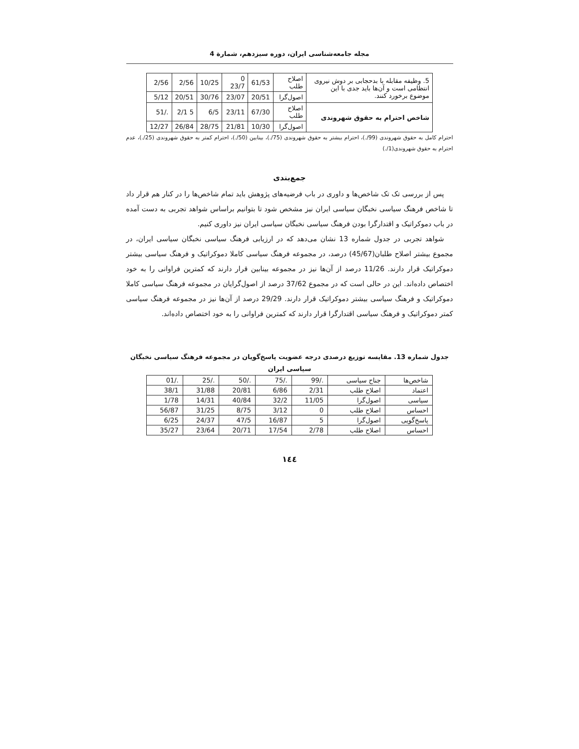مجله جامعه‌شناسی ایران، دوره سیزدهم، شمارة 4
| 5. وظیفه مقابله با بدحجابی بر دوش نیروی انتظامی است و آن‌ها باید جدی با این موضوع برخورد کنند. | اصلاح طلب | 61/53 | 0 23/7 | 10/25 | 2/56 | 2/56 |
| | اصول‌گرا | 20/51 | 23/07 | 30/76 | 20/51 | 5/12 |
| شاخص احترام به حقوق شهروندی | اصلاح طلب | 67/30 | 23/11 | 6/5 | 5 2/1 | ./51 |
| | اصول‌گرا | 10/30 | 21/81 | 28/75 | 26/84 | 12/27 |
احترام کامل به حقوق شهروندی (99/.)، احترام بیشتر به حقوق شهروندی (75/.)، بینابین (50/.)، احترام کمتر به حقوق شهروندی (25/.)، عدم احترام به حقوق شهروندی(1/.)
جمع‌بندی
پس از بررسی تک تک شاخص‌ها و داوری در باب فرضیه‌های پژوهش باید تمام شاخص‌ها را در کنار هم قرار داد تا شاخص فرهنگ سیاسی نخبگان سیاسی ایران نیز مشخص شود تا بتوانیم براساس شواهد تجربی به دست آمده در باب دموکراتیک و اقتدارگرا بودن فرهنگ سیاسی نخبگان سیاسی ایران نیز داوری کنیم.
شواهد تجربی در جدول شماره 13 نشان می‌دهد که در ارزیابی فرهنگ سیاسی نخبگان سیاسی ایران، در مجموع بیشتر اصلاح طلبان(45/67) درصد، در مجموعه فرهنگ سیاسی کاملا دموکراتیک و فرهنگ سیاسی بیشتر دموکراتیک قرار دارند. 11/26 درصد از آن‌ها نیز در مجموعه بینابین قرار دارند که کمترین فراوانی را به خود اختصاص داده‌اند. این در حالی است که در مجموع 37/62 درصد از اصول‌گرایان در مجموعه فرهنگ سیاسی کاملا دموکراتیک و فرهنگ سیاسی بیشتر دموکراتیک قرار دارند. 29/29 درصد از آن‌ها نیز در مجموعه فرهنگ سیاسی کمتر دموکراتیک و فرهنگ سیاسی اقتدارگرا قرار دارند که کمترین فراوانی را به خود اختصاص داده‌اند.
جدول شماره 13. مقایسه توزیع درصدی درجه عضویت پاسخ‌گویان در مجموعه فرهنگ سیاسی نخبگان سیاسی ایران
| شاخص‌ها | جناح سیاسی | ./99 | ./75 | ./50 | ./25 | ./01 |
| اعتماد | اصلاح طلب | 2/31 | 6/86 | 20/81 | 31/88 | 38/1 |
| سیاسی | اصول‌گرا | 11/05 | 32/2 | 40/84 | 14/31 | 1/78 |
| احساس | اصلاح طلب | 0 | 3/12 | 8/75 | 31/25 | 56/87 |
| پاسخ‌گویی | اصول‌گرا | 5 | 16/87 | 47/5 | 24/37 | 6/25 |
| احساس | اصلاح طلب | 2/78 | 17/54 | 20/71 | 23/64 | 35/27 |
١٤٤